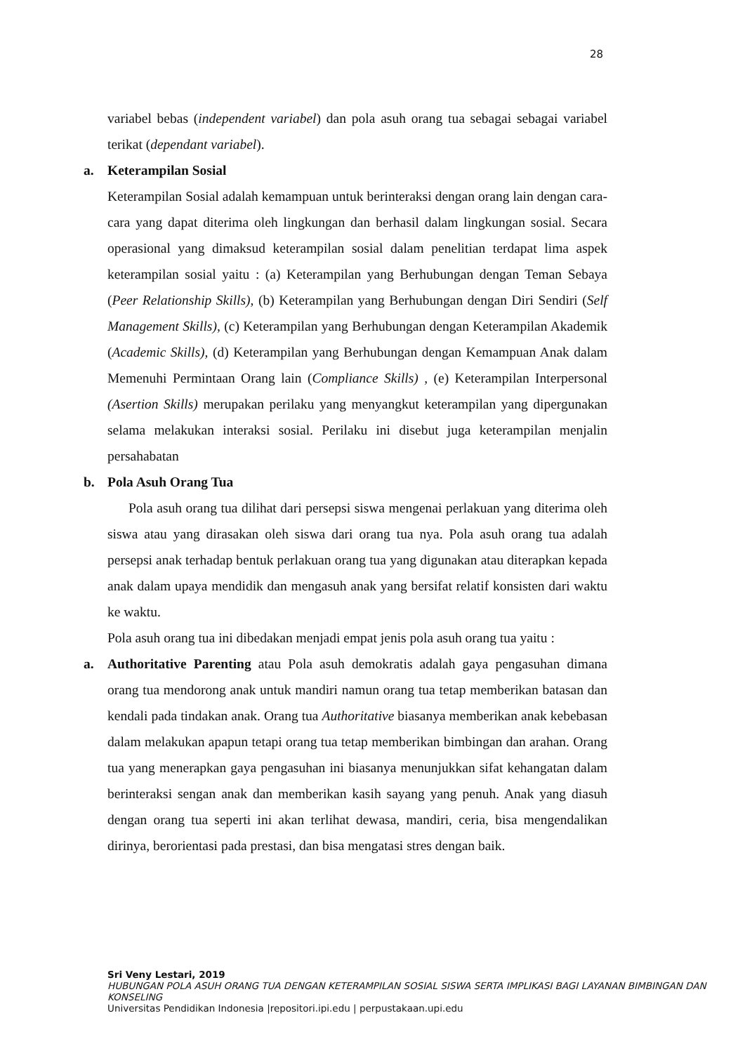28
variabel bebas (independent variabel) dan pola asuh orang tua sebagai sebagai variabel terikat (dependant variabel).
a. Keterampilan Sosial
Keterampilan Sosial adalah kemampuan untuk berinteraksi dengan orang lain dengan cara-cara yang dapat diterima oleh lingkungan dan berhasil dalam lingkungan sosial. Secara operasional yang dimaksud keterampilan sosial dalam penelitian terdapat lima aspek keterampilan sosial yaitu : (a) Keterampilan yang Berhubungan dengan Teman Sebaya (Peer Relationship Skills), (b) Keterampilan yang Berhubungan dengan Diri Sendiri (Self Management Skills), (c) Keterampilan yang Berhubungan dengan Keterampilan Akademik (Academic Skills), (d) Keterampilan yang Berhubungan dengan Kemampuan Anak dalam Memenuhi Permintaan Orang lain (Compliance Skills) , (e) Keterampilan Interpersonal (Asertion Skills) merupakan perilaku yang menyangkut keterampilan yang dipergunakan selama melakukan interaksi sosial. Perilaku ini disebut juga keterampilan menjalin persahabatan
b. Pola Asuh Orang Tua
Pola asuh orang tua dilihat dari persepsi siswa mengenai perlakuan yang diterima oleh siswa atau yang dirasakan oleh siswa dari orang tua nya. Pola asuh orang tua adalah persepsi anak terhadap bentuk perlakuan orang tua yang digunakan atau diterapkan kepada anak dalam upaya mendidik dan mengasuh anak yang bersifat relatif konsisten dari waktu ke waktu.
Pola asuh orang tua ini dibedakan menjadi empat jenis pola asuh orang tua yaitu :
a. Authoritative Parenting atau Pola asuh demokratis adalah gaya pengasuhan dimana orang tua mendorong anak untuk mandiri namun orang tua tetap memberikan batasan dan kendali pada tindakan anak. Orang tua Authoritative biasanya memberikan anak kebebasan dalam melakukan apapun tetapi orang tua tetap memberikan bimbingan dan arahan. Orang tua yang menerapkan gaya pengasuhan ini biasanya menunjukkan sifat kehangatan dalam berinteraksi sengan anak dan memberikan kasih sayang yang penuh. Anak yang diasuh dengan orang tua seperti ini akan terlihat dewasa, mandiri, ceria, bisa mengendalikan dirinya, berorientasi pada prestasi, dan bisa mengatasi stres dengan baik.
Sri Veny Lestari, 2019
HUBUNGAN POLA ASUH ORANG TUA DENGAN KETERAMPILAN SOSIAL SISWA SERTA IMPLIKASI BAGI LAYANAN BIMBINGAN DAN KONSELING
Universitas Pendidikan Indonesia |repositori.ipi.edu | perpustakaan.upi.edu